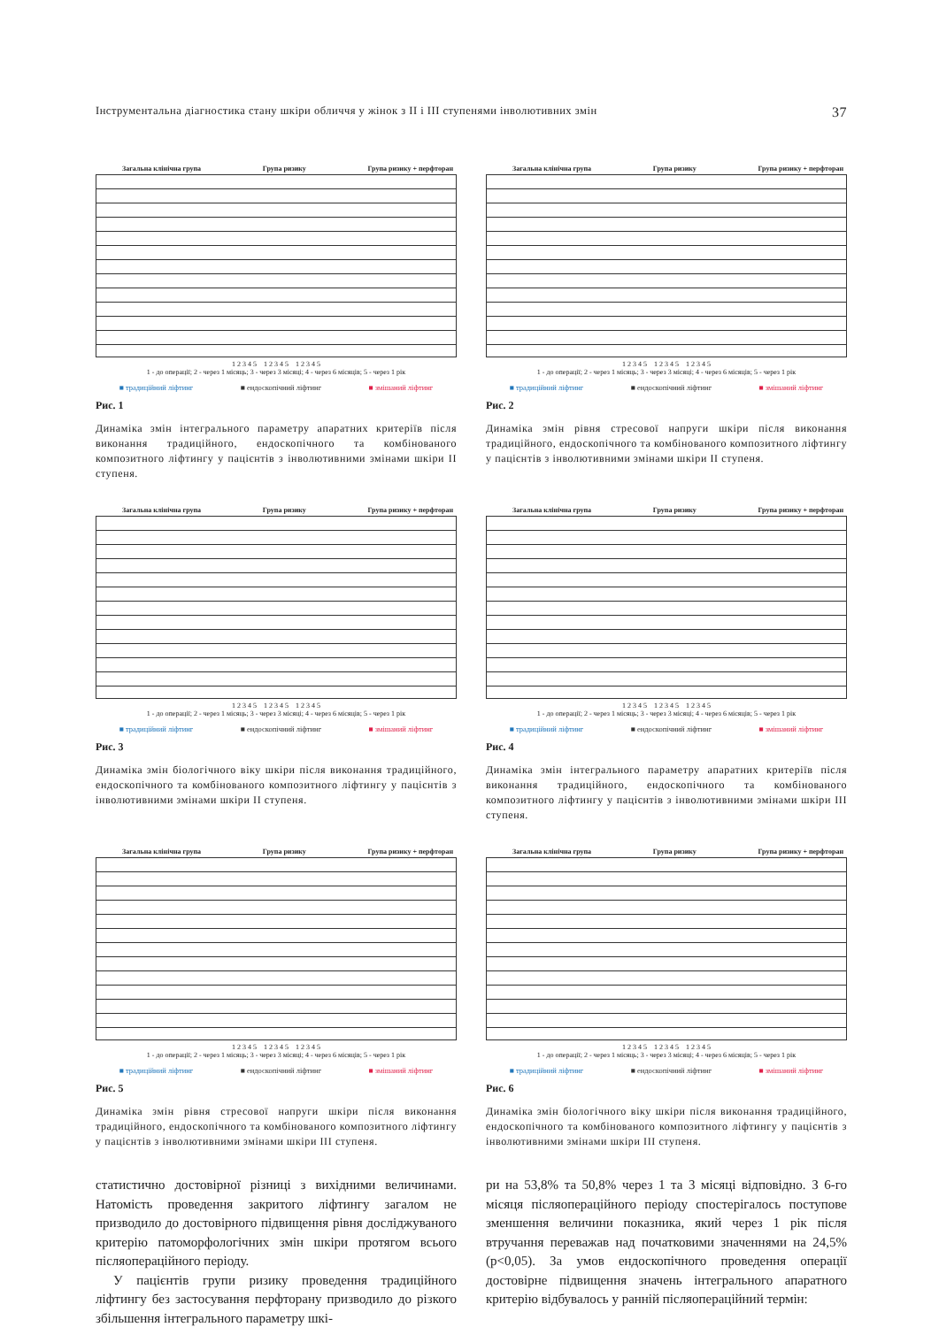Інструментальна діагностика стану шкіри обличчя у жінок з II і III ступенями інволютивних змін 37
Загальна клінічна група Група ризику Група ризику + перфторан
1 2 3 4 5 1 2 3 4 5 1 2 3 4 5
1 - до операції; 2 - через 1 місяць; 3 - через 3 місяці; 4 - через 6 місяців; 5 - через 1 рік
■ традиційний ліфтинг ■ ендоскопічний ліфтинг ■ змішаний ліфтинг
Рис. 1
Динаміка змін інтегрального параметру апаратних критеріїв після виконання традиційного, ендоскопічного та комбінованого композитного ліфтингу у пацієнтів з інволютивними змінами шкіри II ступеня.
Загальна клінічна група Група ризику Група ризику + перфторан
1 2 3 4 5 1 2 3 4 5 1 2 3 4 5
1 - до операції; 2 - через 1 місяць; 3 - через 3 місяці; 4 - через 6 місяців; 5 - через 1 рік
■ традиційний ліфтинг ■ ендоскопічний ліфтинг ■ змішаний ліфтинг
Рис. 2
Динаміка змін рівня стресової напруги шкіри після виконання традиційного, ендоскопічного та комбінованого композитного ліфтингу у пацієнтів з інволютивними змінами шкіри II ступеня.
Загальна клінічна група Група ризику Група ризику + перфторан
1 2 3 4 5 1 2 3 4 5 1 2 3 4 5
1 - до операції; 2 - через 1 місяць; 3 - через 3 місяці; 4 - через 6 місяців; 5 - через 1 рік
■ традиційний ліфтинг ■ ендоскопічний ліфтинг ■ змішаний ліфтинг
Рис. 3
Динаміка змін біологічного віку шкіри після виконання традиційного, ендоскопічного та комбінованого композитного ліфтингу у пацієнтів з інволютивними змінами шкіри II ступеня.
Загальна клінічна група Група ризику Група ризику + перфторан
1 2 3 4 5 1 2 3 4 5 1 2 3 4 5
1 - до операції; 2 - через 1 місяць; 3 - через 3 місяці; 4 - через 6 місяців; 5 - через 1 рік
■ традиційний ліфтинг ■ ендоскопічний ліфтинг ■ змішаний ліфтинг
Рис. 4
Динаміка змін інтегрального параметру апаратних критеріїв після виконання традиційного, ендоскопічного та комбінованого композитного ліфтингу у пацієнтів з інволютивними змінами шкіри III ступеня.
Загальна клінічна група Група ризику Група ризику + перфторан
1 2 3 4 5 1 2 3 4 5 1 2 3 4 5
1 - до операції; 2 - через 1 місяць; 3 - через 3 місяці; 4 - через 6 місяців; 5 - через 1 рік
■ традиційний ліфтинг ■ ендоскопічний ліфтинг ■ змішаний ліфтинг
Рис. 5
Динаміка змін рівня стресової напруги шкіри після виконання традиційного, ендоскопічного та комбінованого композитного ліфтингу у пацієнтів з інволютивними змінами шкіри III ступеня.
Загальна клінічна група Група ризику Група ризику + перфторан
1 2 3 4 5 1 2 3 4 5 1 2 3 4 5
1 - до операції; 2 - через 1 місяць; 3 - через 3 місяці; 4 - через 6 місяців; 5 - через 1 рік
■ традиційний ліфтинг ■ ендоскопічний ліфтинг ■ змішаний ліфтинг
Рис. 6
Динаміка змін біологічного віку шкіри після виконання традиційного, ендоскопічного та комбінованого композитного ліфтингу у пацієнтів з інволютивними змінами шкіри III ступеня.
статистично достовірної різниці з вихідними величинами. Натомість проведення закритого ліфтингу загалом не призводило до достовірного підвищення рівня досліджуваного критерію патоморфологічних змін шкіри протягом всього післяопераційного періоду.
У пацієнтів групи ризику проведення традиційного ліфтингу без застосування перфторану призводило до різкого збільшення інтегрального параметру шкі-
ри на 53,8% та 50,8% через 1 та 3 місяці відповідно. З 6-го місяця післяопераційного періоду спостерігалось поступове зменшення величини показника, який через 1 рік після втручання переважав над початковими значеннями на 24,5% (p<0,05). За умов ендоскопічного проведення операції достовірне підвищення значень інтегрального апаратного критерію відбувалось у ранній післяопераційний термін: